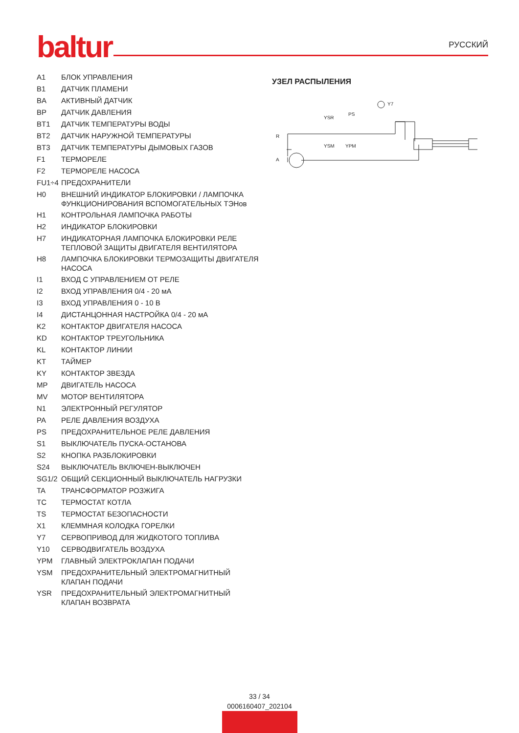baltur РУССКИЙ
| A1 | БЛОК УПРАВЛЕНИЯ |
| B1 | ДАТЧИК ПЛАМЕНИ |
| BA | АКТИВНЫЙ ДАТЧИК |
| BP | ДАТЧИК ДАВЛЕНИЯ |
| BT1 | ДАТЧИК ТЕМПЕРАТУРЫ ВОДЫ |
| BT2 | ДАТЧИК НАРУЖНОЙ ТЕМПЕРАТУРЫ |
| BT3 | ДАТЧИК ТЕМПЕРАТУРЫ ДЫМОВЫХ ГАЗОВ |
| F1 | ТЕРМОРЕЛЕ |
| F2 | ТЕРМОРЕЛЕ НАСОСА |
| FU1÷4 | ПРЕДОХРАНИТЕЛИ |
| H0 | ВНЕШНИЙ ИНДИКАТОР БЛОКИРОВКИ / ЛАМПОЧКА ФУНКЦИОНИРОВАНИЯ ВСПОМОГАТЕЛЬНЫХ ТЭНов |
| H1 | КОНТРОЛЬНАЯ ЛАМПОЧКА РАБОТЫ |
| H2 | ИНДИКАТОР БЛОКИРОВКИ |
| H7 | ИНДИКАТОРНАЯ ЛАМПОЧКА БЛОКИРОВКИ РЕЛЕ ТЕПЛОВОЙ ЗАЩИТЫ ДВИГАТЕЛЯ ВЕНТИЛЯТОРА |
| H8 | ЛАМПОЧКА БЛОКИРОВКИ ТЕРМОЗАЩИТЫ ДВИГАТЕЛЯ НАСОСА |
| I1 | ВХОД С УПРАВЛЕНИЕМ ОТ РЕЛЕ |
| I2 | ВХОД УПРАВЛЕНИЯ 0/4 - 20 мА |
| I3 | ВХОД УПРАВЛЕНИЯ 0 - 10 В |
| I4 | ДИСТАНЦОННАЯ НАСТРОЙКА 0/4 - 20 мА |
| K2 | КОНТАКТОР ДВИГАТЕЛЯ НАСОСА |
| KD | КОНТАКТОР ТРЕУГОЛЬНИКА |
| KL | КОНТАКТОР ЛИНИИ |
| KT | ТАЙМЕР |
| KY | КОНТАКТОР ЗВЕЗДА |
| MP | ДВИГАТЕЛЬ НАСОСА |
| MV | МОТОР ВЕНТИЛЯТОРА |
| N1 | ЭЛЕКТРОННЫЙ РЕГУЛЯТОР |
| PA | РЕЛЕ ДАВЛЕНИЯ ВОЗДУХА |
| PS | ПРЕДОХРАНИТЕЛЬНОЕ РЕЛЕ ДАВЛЕНИЯ |
| S1 | ВЫКЛЮЧАТЕЛЬ ПУСКА-ОСТАНОВА |
| S2 | КНОПКА РАЗБЛОКИРОВКИ |
| S24 | ВЫКЛЮЧАТЕЛЬ ВКЛЮЧЕН-ВЫКЛЮЧЕН |
| SG1/2 | ОБЩИЙ СЕКЦИОННЫЙ ВЫКЛЮЧАТЕЛЬ НАГРУЗКИ |
| TA | ТРАНСФОРМАТОР РОЗЖИГА |
| TC | ТЕРМОСТАТ КОТЛА |
| TS | ТЕРМОСТАТ БЕЗОПАСНОСТИ |
| X1 | КЛЕММНАЯ КОЛОДКА ГОРЕЛКИ |
| Y7 | СЕРВОПРИВОД ДЛЯ ЖИДКОТОГО ТОПЛИВА |
| Y10 | СЕРВОДВИГАТЕЛЬ ВОЗДУХА |
| YPM | ГЛАВНЫЙ ЭЛЕКТРОКЛАПАН ПОДАЧИ |
| YSM | ПРЕДОХРАНИТЕЛЬНЫЙ ЭЛЕКТРОМАГНИТНЫЙ КЛАПАН ПОДАЧИ |
| YSR | ПРЕДОХРАНИТЕЛЬНЫЙ ЭЛЕКТРОМАГНИТНЫЙ КЛАПАН ВОЗВРАТА |
УЗЕЛ РАСПЫЛЕНИЯ
R
A
YSR
PS
YSM
YPM
Y7
33 / 34
0006160407_202104